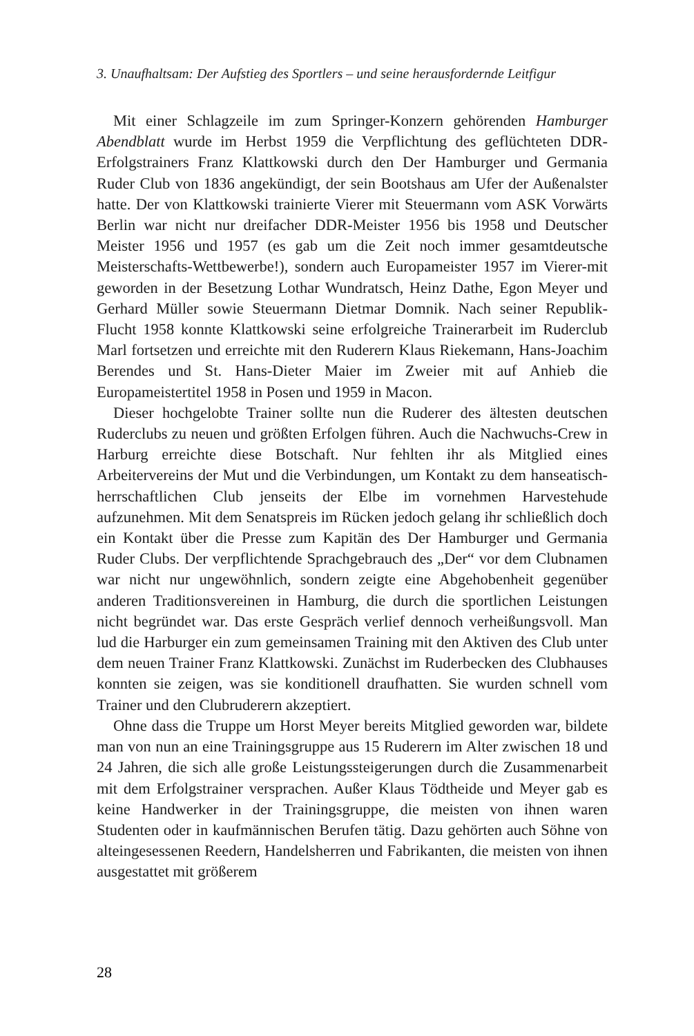3. Unaufhaltsam: Der Aufstieg des Sportlers – und seine herausfordernde Leitfigur
Mit einer Schlagzeile im zum Springer-Konzern gehörenden Hamburger Abendblatt wurde im Herbst 1959 die Verpflichtung des geflüchteten DDR-Erfolgstrainers Franz Klattkowski durch den Der Hamburger und Germania Ruder Club von 1836 angekündigt, der sein Bootshaus am Ufer der Außenalster hatte. Der von Klattkowski trainierte Vierer mit Steuermann vom ASK Vorwärts Berlin war nicht nur dreifacher DDR-Meister 1956 bis 1958 und Deutscher Meister 1956 und 1957 (es gab um die Zeit noch immer gesamtdeutsche Meisterschafts-Wettbewerbe!), sondern auch Europameister 1957 im Vierer-mit geworden in der Besetzung Lothar Wundratsch, Heinz Dathe, Egon Meyer und Gerhard Müller sowie Steuermann Dietmar Domnik. Nach seiner Republik-Flucht 1958 konnte Klattkowski seine erfolgreiche Trainerarbeit im Ruderclub Marl fortsetzen und erreichte mit den Ruderern Klaus Riekemann, Hans-Joachim Berendes und St. Hans-Dieter Maier im Zweier mit auf Anhieb die Europameistertitel 1958 in Posen und 1959 in Macon.
Dieser hochgelobte Trainer sollte nun die Ruderer des ältesten deutschen Ruderclubs zu neuen und größten Erfolgen führen. Auch die Nachwuchs-Crew in Harburg erreichte diese Botschaft. Nur fehlten ihr als Mitglied eines Arbeitervereins der Mut und die Verbindungen, um Kontakt zu dem hanseatisch-herrschaftlichen Club jenseits der Elbe im vornehmen Harvestehude aufzunehmen. Mit dem Senatspreis im Rücken jedoch gelang ihr schließlich doch ein Kontakt über die Presse zum Kapitän des Der Hamburger und Germania Ruder Clubs. Der verpflichtende Sprachgebrauch des „Der“ vor dem Clubnamen war nicht nur ungewöhnlich, sondern zeigte eine Abgehobenheit gegenüber anderen Traditionsvereinen in Hamburg, die durch die sportlichen Leistungen nicht begründet war. Das erste Gespräch verlief dennoch verheißungsvoll. Man lud die Harburger ein zum gemeinsamen Training mit den Aktiven des Club unter dem neuen Trainer Franz Klattkowski. Zunächst im Ruderbecken des Clubhauses konnten sie zeigen, was sie konditionell draufhatten. Sie wurden schnell vom Trainer und den Clubruderern akzeptiert.
Ohne dass die Truppe um Horst Meyer bereits Mitglied geworden war, bildete man von nun an eine Trainingsgruppe aus 15 Ruderern im Alter zwischen 18 und 24 Jahren, die sich alle große Leistungssteigerungen durch die Zusammenarbeit mit dem Erfolgstrainer versprachen. Außer Klaus Tödtheide und Meyer gab es keine Handwerker in der Trainingsgruppe, die meisten von ihnen waren Studenten oder in kaufmännischen Berufen tätig. Dazu gehörten auch Söhne von alteingesessenen Reedern, Handelsherren und Fabrikanten, die meisten von ihnen ausgestattet mit größerem
28